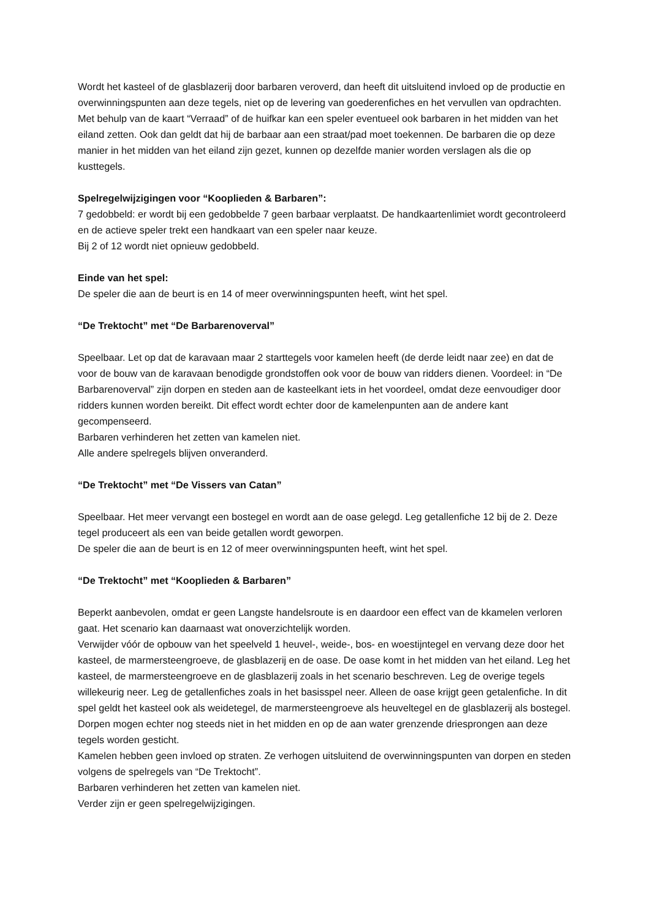Wordt het kasteel of de glasblazerij door barbaren veroverd, dan heeft dit uitsluitend invloed op de productie en overwinningspunten aan deze tegels, niet op de levering van goederenfiches en het vervullen van opdrachten.
Met behulp van de kaart “Verraad” of de huifkar kan een speler eventueel ook barbaren in het midden van het eiland zetten. Ook dan geldt dat hij de barbaar aan een straat/pad moet toekennen. De barbaren die op deze manier in het midden van het eiland zijn gezet, kunnen op dezelfde manier worden verslagen als die op kusttegels.
Spelregelwijzigingen voor “Kooplieden & Barbaren”:
7 gedobbeld: er wordt bij een gedobbelde 7 geen barbaar verplaatst. De handkaartenlimiet wordt gecontroleerd en de actieve speler trekt een handkaart van een speler naar keuze.
Bij 2 of 12 wordt niet opnieuw gedobbeld.
Einde van het spel:
De speler die aan de beurt is en 14 of meer overwinningspunten heeft, wint het spel.
“De Trektocht” met “De Barbarenoverval”
Speelbaar. Let op dat de karavaan maar 2 starttegels voor kamelen heeft (de derde leidt naar zee) en dat de voor de bouw van de karavaan benodigde grondstoffen ook voor de bouw van ridders dienen. Voordeel: in “De Barbarenoverval” zijn dorpen en steden aan de kasteelkant iets in het voordeel, omdat deze eenvoudiger door ridders kunnen worden bereikt. Dit effect wordt echter door de kamelenpunten aan de andere kant gecompenseerd.
Barbaren verhinderen het zetten van kamelen niet.
Alle andere spelregels blijven onveranderd.
“De Trektocht” met “De Vissers van Catan”
Speelbaar. Het meer vervangt een bostegel en wordt aan de oase gelegd. Leg getallenfiche 12 bij de 2. Deze tegel produceert als een van beide getallen wordt geworpen.
De speler die aan de beurt is en 12 of meer overwinningspunten heeft, wint het spel.
“De Trektocht” met “Kooplieden & Barbaren”
Beperkt aanbevolen, omdat er geen Langste handelsroute is en daardoor een effect van de kkamelen verloren gaat. Het scenario kan daarnaast wat onoverzichtelijk worden.
Verwijder vóór de opbouw van het speelveld 1 heuvel-, weide-, bos- en woestijntegel en vervang deze door het kasteel, de marmersteengroeve, de glasblazerij en de oase. De oase komt in het midden van het eiland. Leg het kasteel, de marmersteengroeve en de glasblazerij zoals in het scenario beschreven. Leg de overige tegels willekeurig neer. Leg de getallenfiches zoals in het basisspel neer. Alleen de oase krijgt geen getalenfiche. In dit spel geldt het kasteel ook als weidetegel, de marmersteengroeve als heuveltegel en de glasblazerij als bostegel. Dorpen mogen echter nog steeds niet in het midden en op de aan water grenzende driesprongen aan deze tegels worden gesticht.
Kamelen hebben geen invloed op straten. Ze verhogen uitsluitend de overwinningspunten van dorpen en steden volgens de spelregels van “De Trektocht”.
Barbaren verhinderen het zetten van kamelen niet.
Verder zijn er geen spelregelwijzigingen.